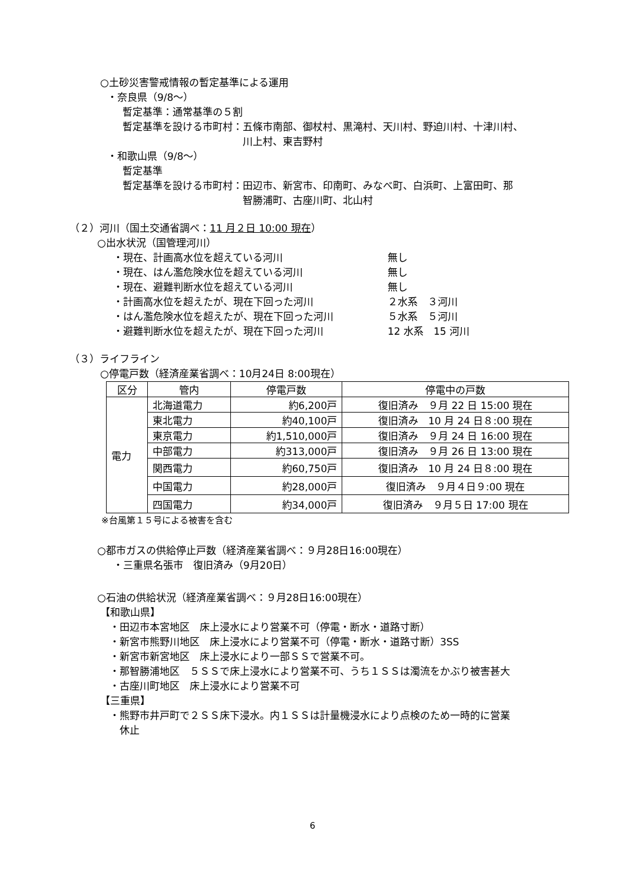○土砂災害警戒情報の暫定基準による運用
・奈良県（9/8～）
暫定基準：通常基準の５割
暫定基準を設ける市町村： 五條市南部、御杖村、黒滝村、天川村、野迫川村、十津川村、
川上村、東吉野村
・和歌山県（9/8～）
暫定基準
暫定基準を設ける市町村： 田辺市、新宮市、印南町、みなべ町、白浜町、上富田町、那
智勝浦町、古座川町、北山村
（２）河川（国土交通省調べ：11 月２日 10:00 現在）
○出水状況（国管理河川）
・現在、計画高水位を超えている河川 無し
・現在、はん濫危険水位を超えている河川 無し
・現在、避難判断水位を超えている河川 無し
・計画高水位を超えたが、現在下回った河川 ２水系　３河川
・はん濫危険水位を超えたが、現在下回った河川 ５水系　５河川
・避難判断水位を超えたが、現在下回った河川 12 水系　15 河川
（３）ライフライン
○停電戸数（経済産業省調べ：10月24日 8:00現在）
| 区分 | 管内 | 停電戸数 | 停電中の戸数 |
| --- | --- | --- | --- |
| 電力 | 北海道電力 | 約6,200戸 | 復旧済み ９月 22 日 15:00 現在 |
| | 東北電力 | 約40,100戸 | 復旧済み 10 月 24 日８:00 現在 |
| | 東京電力 | 約1,510,000戸 | 復旧済み ９月 24 日 16:00 現在 |
| | 中部電力 | 約313,000戸 | 復旧済み ９月 26 日 13:00 現在 |
| | 関西電力 | 約60,750戸 | 復旧済み 10 月 24 日８:00 現在 |
| | 中国電力 | 約28,000戸 | 復旧済み ９月４日９:00 現在 |
| | 四国電力 | 約34,000戸 | 復旧済み ９月５日 17:00 現在 |
※台風第１５号による被害を含む
○都市ガスの供給停止戸数（経済産業省調べ：９月28日16:00現在）
・三重県名張市　復旧済み（9月20日）
○石油の供給状況（経済産業省調べ：９月28日16:00現在）
【和歌山県】
・田辺市本宮地区　床上浸水により営業不可（停電・断水・道路寸断）
・新宮市熊野川地区　床上浸水により営業不可（停電・断水・道路寸断）3SS
・新宮市新宮地区　床上浸水により一部ＳＳで営業不可。
・那智勝浦地区　５ＳＳで床上浸水により営業不可、うち１ＳＳは濁流をかぶり被害甚大
・古座川町地区　床上浸水により営業不可
【三重県】
・熊野市井戸町で２ＳＳ床下浸水。内１ＳＳは計量機浸水により点検のため一時的に営業
　休止
6